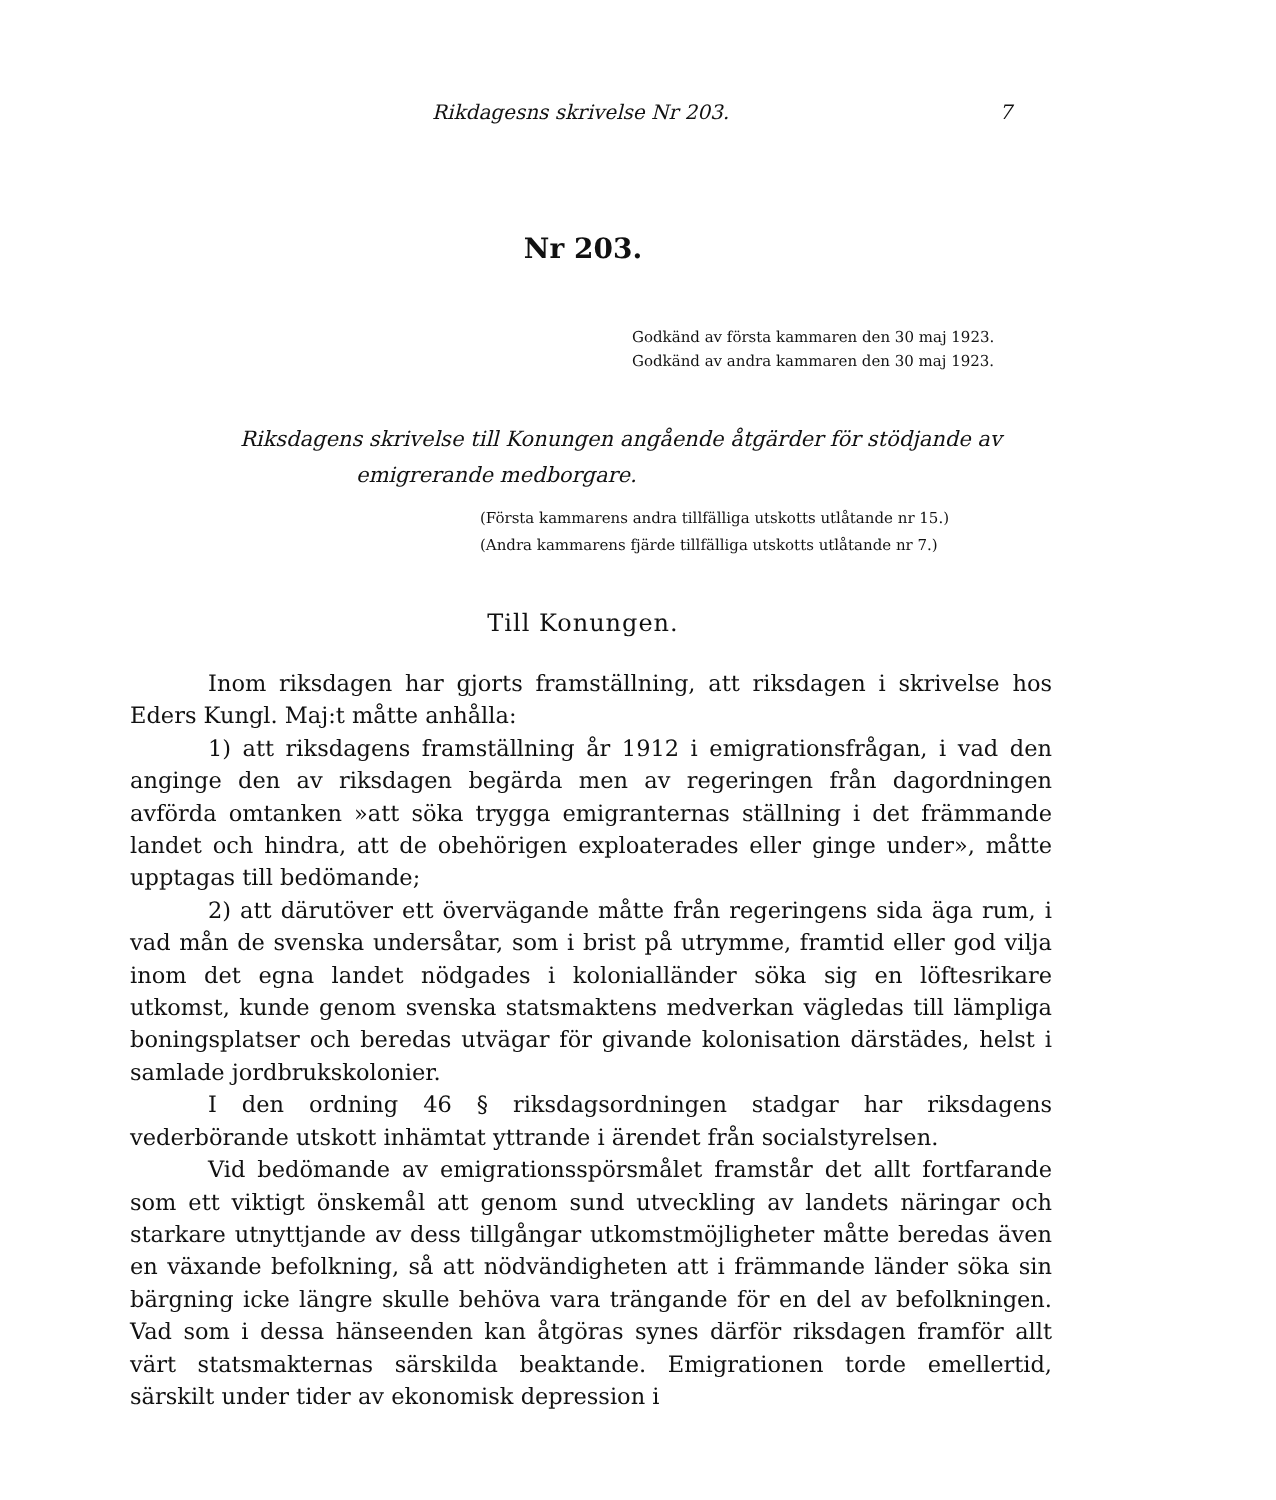Rikdagesns skrivelse Nr 203. 7
Nr 203.
Godkänd av första kammaren den 30 maj 1923.
Godkänd av andra kammaren den 30 maj 1923.
Riksdagens skrivelse till Konungen angående åtgärder för stödjande av
emigrerande medborgare.
(Första kammarens andra tillfälliga utskotts utlåtande nr 15.)
(Andra kammarens fjärde tillfälliga utskotts utlåtande nr 7.)
Till Konungen.
Inom riksdagen har gjorts framställning, att riksdagen i skrivelse hos Eders Kungl. Maj:t måtte anhålla:
1) att riksdagens framställning år 1912 i emigrationsfrågan, i vad den anginge den av riksdagen begärda men av regeringen från dagordningen avförda omtanken »att söka trygga emigranternas ställning i det främmande landet och hindra, att de obehörigen exploaterades eller ginge under», måtte upptagas till bedömande;
2) att därutöver ett övervägande måtte från regeringens sida äga rum, i vad mån de svenska undersåtar, som i brist på utrymme, framtid eller god vilja inom det egna landet nödgades i kolonialländer söka sig en löftesrikare utkomst, kunde genom svenska statsmaktens medverkan vägledas till lämpliga boningsplatser och beredas utvägar för givande kolonisation därstädes, helst i samlade jordbrukskolonier.
I den ordning 46 § riksdagsordningen stadgar har riksdagens vederbörande utskott inhämtat yttrande i ärendet från socialstyrelsen.
Vid bedömande av emigrationsspörsmålet framstår det allt fortfarande som ett viktigt önskemål att genom sund utveckling av landets näringar och starkare utnyttjande av dess tillgångar utkomstmöjligheter måtte beredas även en växande befolkning, så att nödvändigheten att i främmande länder söka sin bärgning icke längre skulle behöva vara trängande för en del av befolkningen. Vad som i dessa hänseenden kan åtgöras synes därför riksdagen framför allt värt statsmakternas särskilda beaktande. Emigrationen torde emellertid, särskilt under tider av ekonomisk depression i